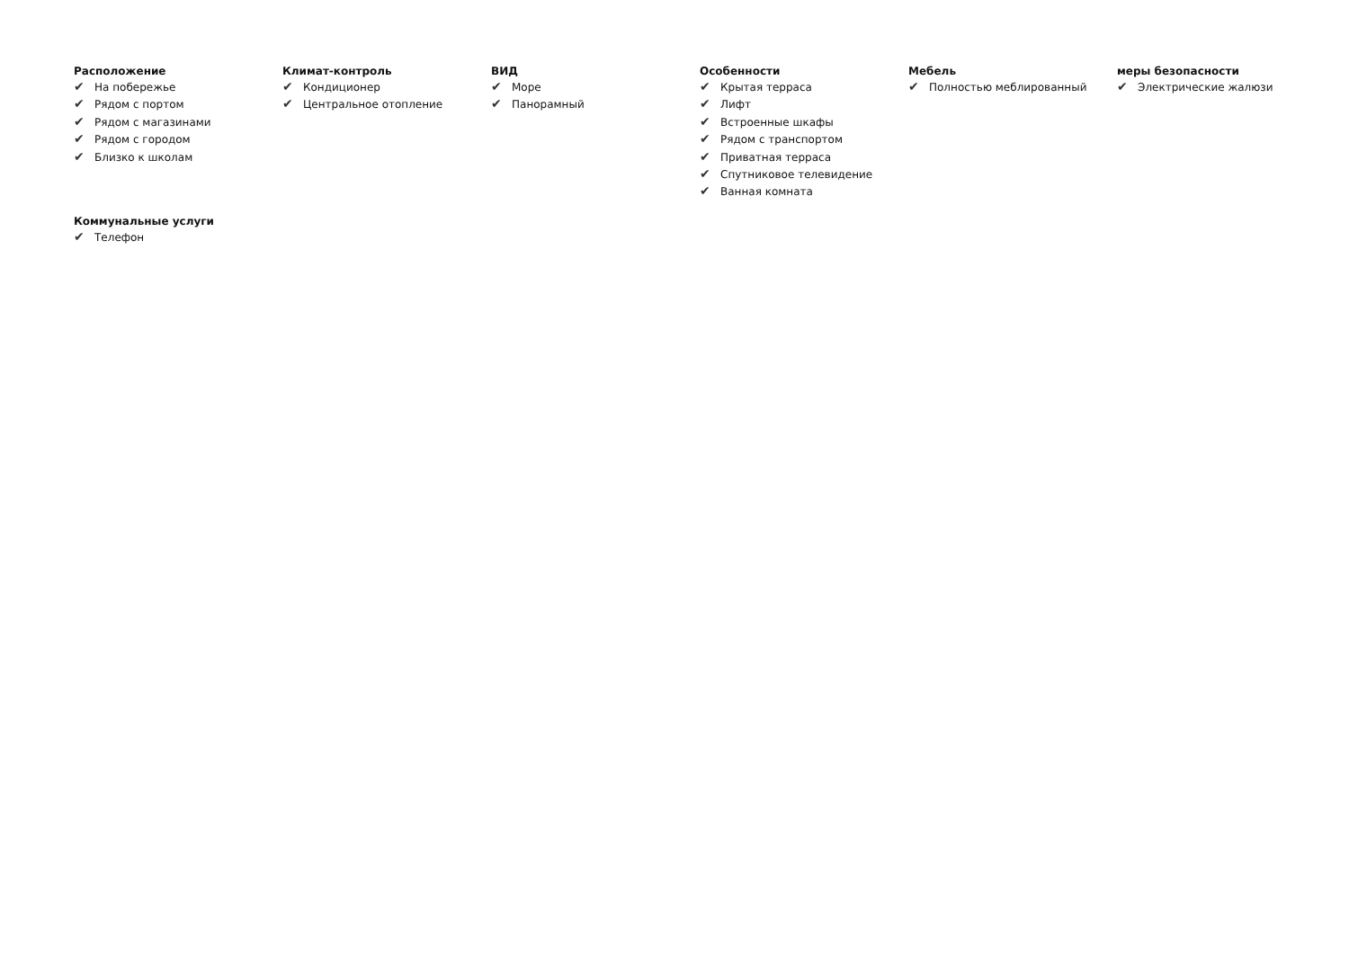Расположение
✔ На побережье
✔ Рядом с портом
✔ Рядом с магазинами
✔ Рядом с городом
✔ Близко к школам
Климат-контроль
✔ Кондиционер
✔ Центральное отопление
ВИД
✔ Море
✔ Панорамный
Особенности
✔ Крытая терраса
✔ Лифт
✔ Встроенные шкафы
✔ Рядом с транспортом
✔ Приватная терраса
✔ Спутниковое телевидение
✔ Ванная комната
Мебель
✔ Полностью меблированный
меры безопасности
✔ Электрические жалюзи
Коммунальные услуги
✔ Телефон